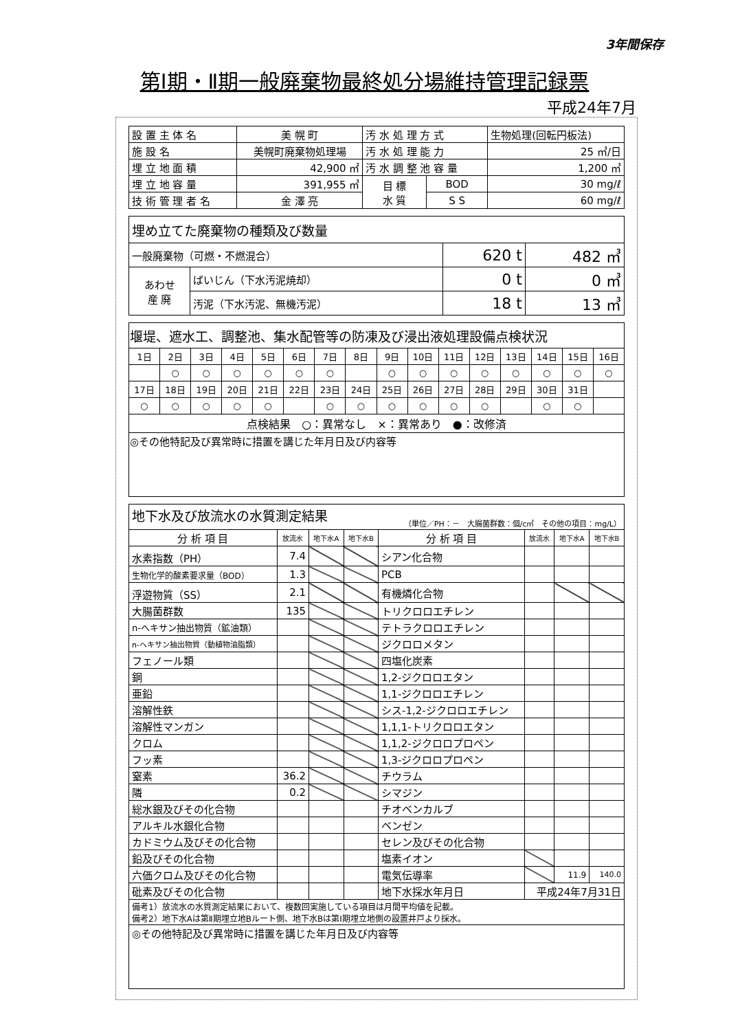3年間保存
第Ⅰ期・Ⅱ期一般廃棄物最終処分場維持管理記録票
平成24年7月
| 設 置 主 体 名 | 美 幌 町 | 汚 水 処 理 方 式 | | 生物処理(回転円板法) |
| 施 設 名 | 美幌町廃棄物処理場 | 汚 水 処 理 能 力 | | 25 ㎥/日 |
| 埋 立 地 面 積 | 42,900 ㎡ | 汚 水 調 整 池 容 量 | | 1,200 ㎥ |
| 埋 立 地 容 量 | 391,955 ㎥ | 目 標 水 質 | BOD | 30 mg/ℓ |
| 技 術 管 理 者 名 | 金 澤 亮 | | S S | 60 mg/ℓ |
| 埋め立てた廃棄物の種類及び数量 | | | |
| 一般廃棄物（可燃・不燃混合） | | 620 t | 482 ㎥ |
| あわせ 産 廃 | ばいじん（下水汚泥焼却） | 0 t | 0 ㎥ |
| | 汚泥（下水汚泥、無機汚泥） | 18 t | 13 ㎥ |
| 堰堤、遮水工、調整池、集水配管等の防凍及び浸出液処理設備点検状況 | | | | | | | | | | | | | | | |
| 1日 | 2日 | 3日 | 4日 | 5日 | 6日 | 7日 | 8日 | 9日 | 10日 | 11日 | 12日 | 13日 | 14日 | 15日 | 16日 |
| | ○ | ○ | ○ | ○ | ○ | ○ | | ○ | ○ | ○ | ○ | ○ | ○ | ○ | ○ |
| 17日 | 18日 | 19日 | 20日 | 21日 | 22日 | 23日 | 24日 | 25日 | 26日 | 27日 | 28日 | 29日 | 30日 | 31日 | |
| ○ | ○ | ○ | ○ | ○ | | ○ | ○ | ○ | ○ | ○ | ○ | | ○ | ○ | |
| 点検結果 ○：異常なし ×：異常あり ●：改修済 | | | | | | | | | | | | | | | |
| ◎その他特記及び異常時に措置を講じた年月日及び内容等 | | | | | | | | | | | | | | | |
| 地下水及び放流水の水質測定結果 （単位／PH：－ 大腸菌群数：個/c㎥ その他の項目：mg/L） | | | | | | | |
| 分 析 項 目 | 放流水 | 地下水A | 地下水B | 分 析 項 目 | 放流水 | 地下水A | 地下水B |
| 水素指数（PH） | 7.4 | | | シアン化合物 | | | |
| 生物化学的酸素要求量（BOD） | 1.3 | | | PCB | | | |
| 浮遊物質（SS） | 2.1 | | | 有機燐化合物 | | | |
| 大腸菌群数 | 135 | | | トリクロロエチレン | | | |
| n-ヘキサン抽出物質（鉱油類） | | | | テトラクロロエチレン | | | |
| n-ヘキサン抽出物質（動植物油脂類） | | | | ジクロロメタン | | | |
| フェノール類 | | | | 四塩化炭素 | | | |
| 銅 | | | | 1,2-ジクロロエタン | | | |
| 亜鉛 | | | | 1,1-ジクロロエチレン | | | |
| 溶解性鉄 | | | | シス-1,2-ジクロロエチレン | | | |
| 溶解性マンガン | | | | 1,1,1-トリクロロエタン | | | |
| クロム | | | | 1,1,2-ジクロロプロペン | | | |
| フッ素 | | | | 1,3-ジクロロプロペン | | | |
| 窒素 | 36.2 | | | チウラム | | | |
| 隣 | 0.2 | | | シマジン | | | |
| 総水銀及びその化合物 | | | | チオベンカルブ | | | |
| アルキル水銀化合物 | | | | ベンゼン | | | |
| カドミウム及びその化合物 | | | | セレン及びその化合物 | | | |
| 鉛及びその化合物 | | | | 塩素イオン | | | |
| 六価クロム及びその化合物 | | | | 電気伝導率 | | 11.9 | 140.0 |
| 砒素及びその化合物 | | | | 地下水採水年月日 | 平成24年7月31日 | | |
| 備考1）放流水の水質測定結果において、複数回実施している項目は月間平均値を記載。 備考2）地下水Aは第Ⅱ期埋立地Bルート側、地下水Bは第Ⅰ期埋立地側の設置井戸より採水。 | | | | | | | |
| ◎その他特記及び異常時に措置を講じた年月日及び内容等 | | | | | | | |